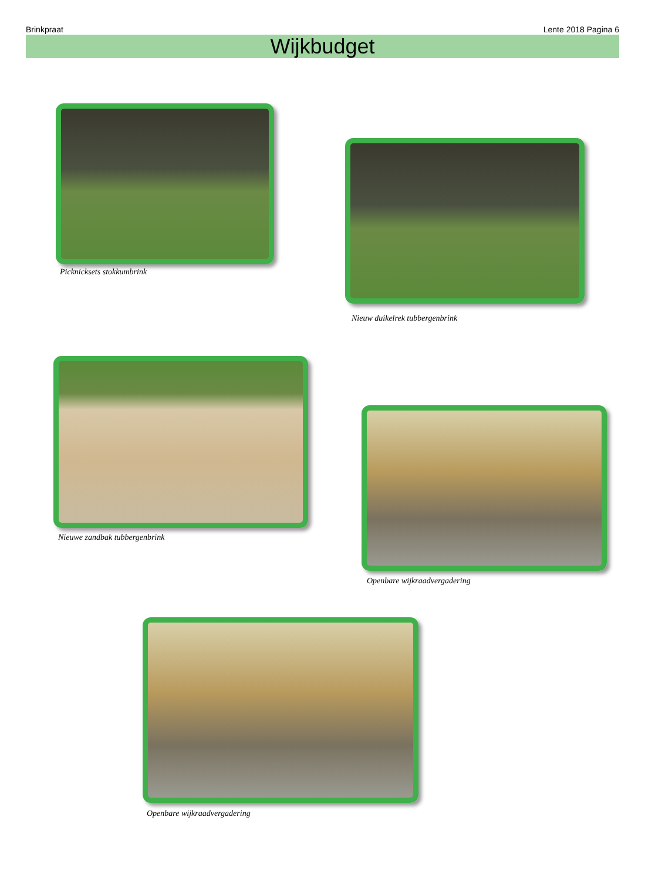Brinkpraat Lente 2018 Pagina 6
Wijkbudget
Picknicksets stokkumbrink
Nieuw duikelrek tubbergenbrink
Nieuwe zandbak tubbergenbrink
Openbare wijkraadvergadering
Openbare wijkraadvergadering